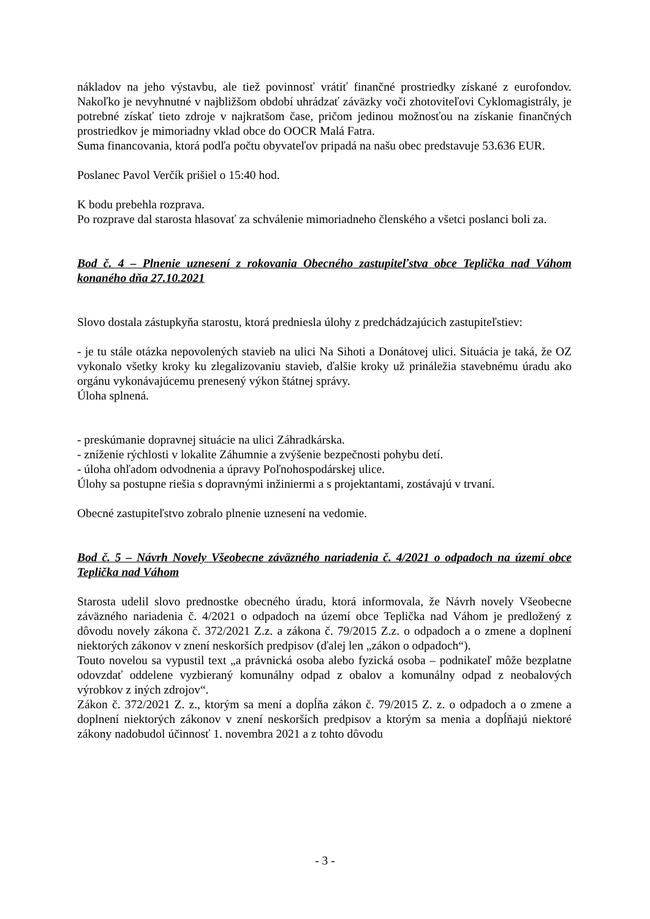nákladov na jeho výstavbu, ale tiež povinnosť vrátiť finančné prostriedky získané z eurofondov. Nakoľko je nevyhnutné v najbližšom období uhrádzať záväzky voči zhotoviteľovi Cyklomagistrály, je potrebné získať tieto zdroje v najkratšom čase, pričom jedinou možnosťou na získanie finančných prostriedkov je mimoriadny vklad obce do OOCR Malá Fatra.
Suma financovania, ktorá podľa počtu obyvateľov pripadá na našu obec predstavuje 53.636 EUR.
Poslanec Pavol Verčík prišiel o 15:40 hod.
K bodu prebehla rozprava.
Po rozprave dal starosta hlasovať za schválenie mimoriadneho členského a všetci poslanci boli za.
Bod č. 4 – Plnenie uznesení z rokovania Obecného zastupiteľstva obce Teplička nad Váhom konaného dňa 27.10.2021
Slovo dostala zástupkyňa starostu, ktorá predniesla úlohy z predchádzajúcich zastupiteľstiev:
- je tu stále otázka nepovolených stavieb na ulici Na Sihoti a Donátovej ulici. Situácia je taká, že OZ vykonalo všetky kroky ku zlegalizovaniu stavieb, ďalšie kroky už prináležia stavebnému úradu ako orgánu vykonávajúcemu prenesený výkon štátnej správy.
Úloha splnená.
- preskúmanie dopravnej situácie na ulici Záhradkárska.
- zníženie rýchlosti v lokalite Záhumnie a zvýšenie bezpečnosti pohybu detí.
- úloha ohľadom odvodnenia a úpravy Poľnohospodárskej ulice.
Úlohy sa postupne riešia s dopravnými inžiniermi a s projektantami, zostávajú v trvaní.
Obecné zastupiteľstvo zobralo plnenie uznesení na vedomie.
Bod č. 5 – Návrh Novely Všeobecne záväzného nariadenia č. 4/2021 o odpadoch na území obce Teplička nad Váhom
Starosta udelil slovo prednostke obecného úradu, ktorá informovala, že Návrh novely Všeobecne záväzného nariadenia č. 4/2021 o odpadoch na území obce Teplička nad Váhom je predložený z dôvodu novely zákona č. 372/2021 Z.z. a zákona č. 79/2015 Z.z. o odpadoch a o zmene a doplnení niektorých zákonov v znení neskorších predpisov (ďalej len „zákon o odpadoch“).
Touto novelou sa vypustil text „a právnická osoba alebo fyzická osoba – podnikateľ môže bezplatne odovzdať oddelene vyzbieraný komunálny odpad z obalov a komunálny odpad z neobalových výrobkov z iných zdrojov“.
Zákon č. 372/2021 Z. z., ktorým sa mení a dopĺňa zákon č. 79/2015 Z. z. o odpadoch a o zmene a doplnení niektorých zákonov v znení neskorších predpisov a ktorým sa menia a dopĺňajú niektoré zákony nadobudol účinnosť 1. novembra 2021 a z tohto dôvodu
- 3 -